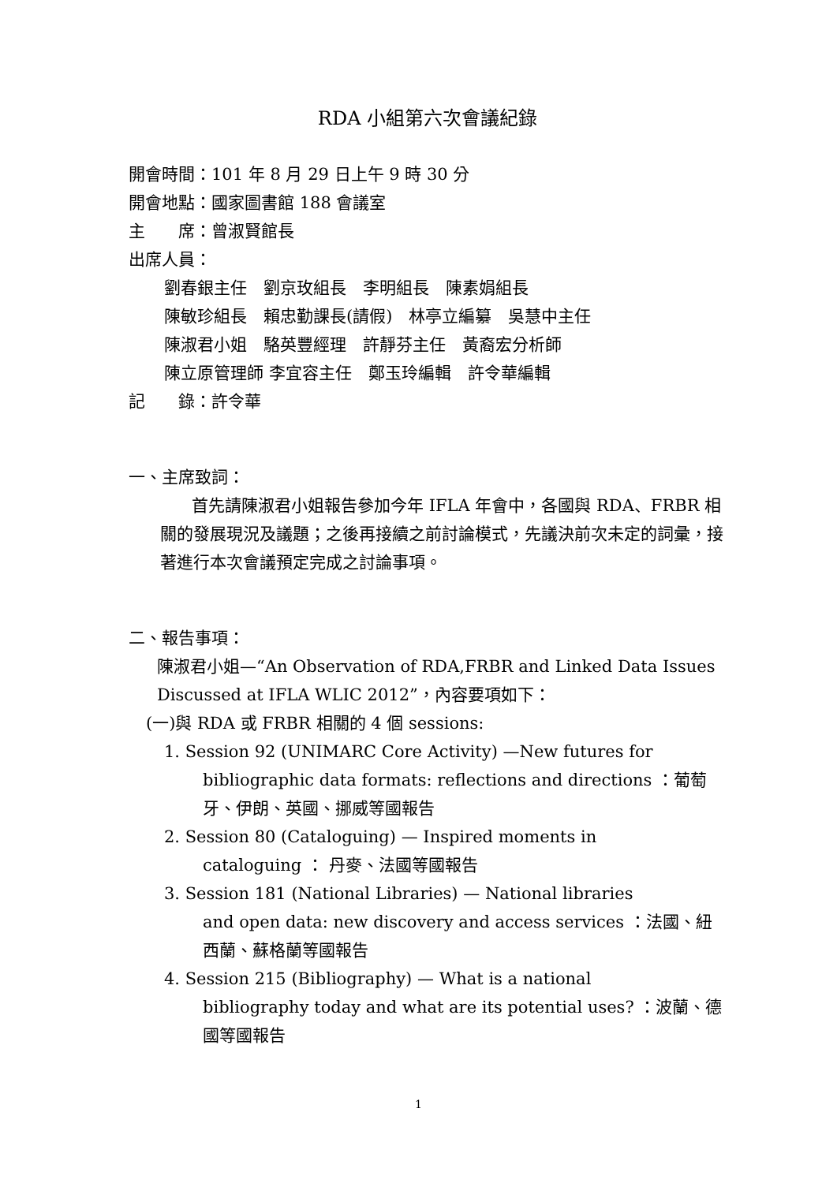RDA 小組第六次會議紀錄
開會時間：101 年 8 月 29 日上午 9 時 30 分
開會地點：國家圖書館 188 會議室
主　　席：曾淑賢館長
出席人員：
劉春銀主任　劉京玫組長　李明組長　陳素娟組長
陳敏珍組長　賴忠勤課長(請假)　林亭立編纂　吳慧中主任
陳淑君小姐　駱英豐經理　許靜芬主任　黃裔宏分析師
陳立原管理師 李宜容主任　鄭玉玲編輯　許令華編輯
記　　錄：許令華
一、主席致詞：
首先請陳淑君小姐報告參加今年 IFLA 年會中，各國與 RDA、FRBR 相關的發展現況及議題；之後再接續之前討論模式，先議決前次未定的詞彙，接著進行本次會議預定完成之討論事項。
二、報告事項：
陳淑君小姐—“An Observation of RDA,FRBR and Linked Data Issues Discussed at IFLA WLIC 2012”，內容要項如下：
(一)與 RDA 或 FRBR 相關的 4 個 sessions:
1. Session 92 (UNIMARC Core Activity) —New futures for
bibliographic data formats: reflections and directions ：葡萄牙、伊朗、英國、挪威等國報告
2. Session 80 (Cataloguing) — Inspired moments in
cataloguing ： 丹麥、法國等國報告
3. Session 181 (National Libraries) — National libraries
and open data: new discovery and access services ：法國、紐西蘭、蘇格蘭等國報告
4. Session 215 (Bibliography) — What is a national
bibliography today and what are its potential uses? ：波蘭、德國等國報告
1